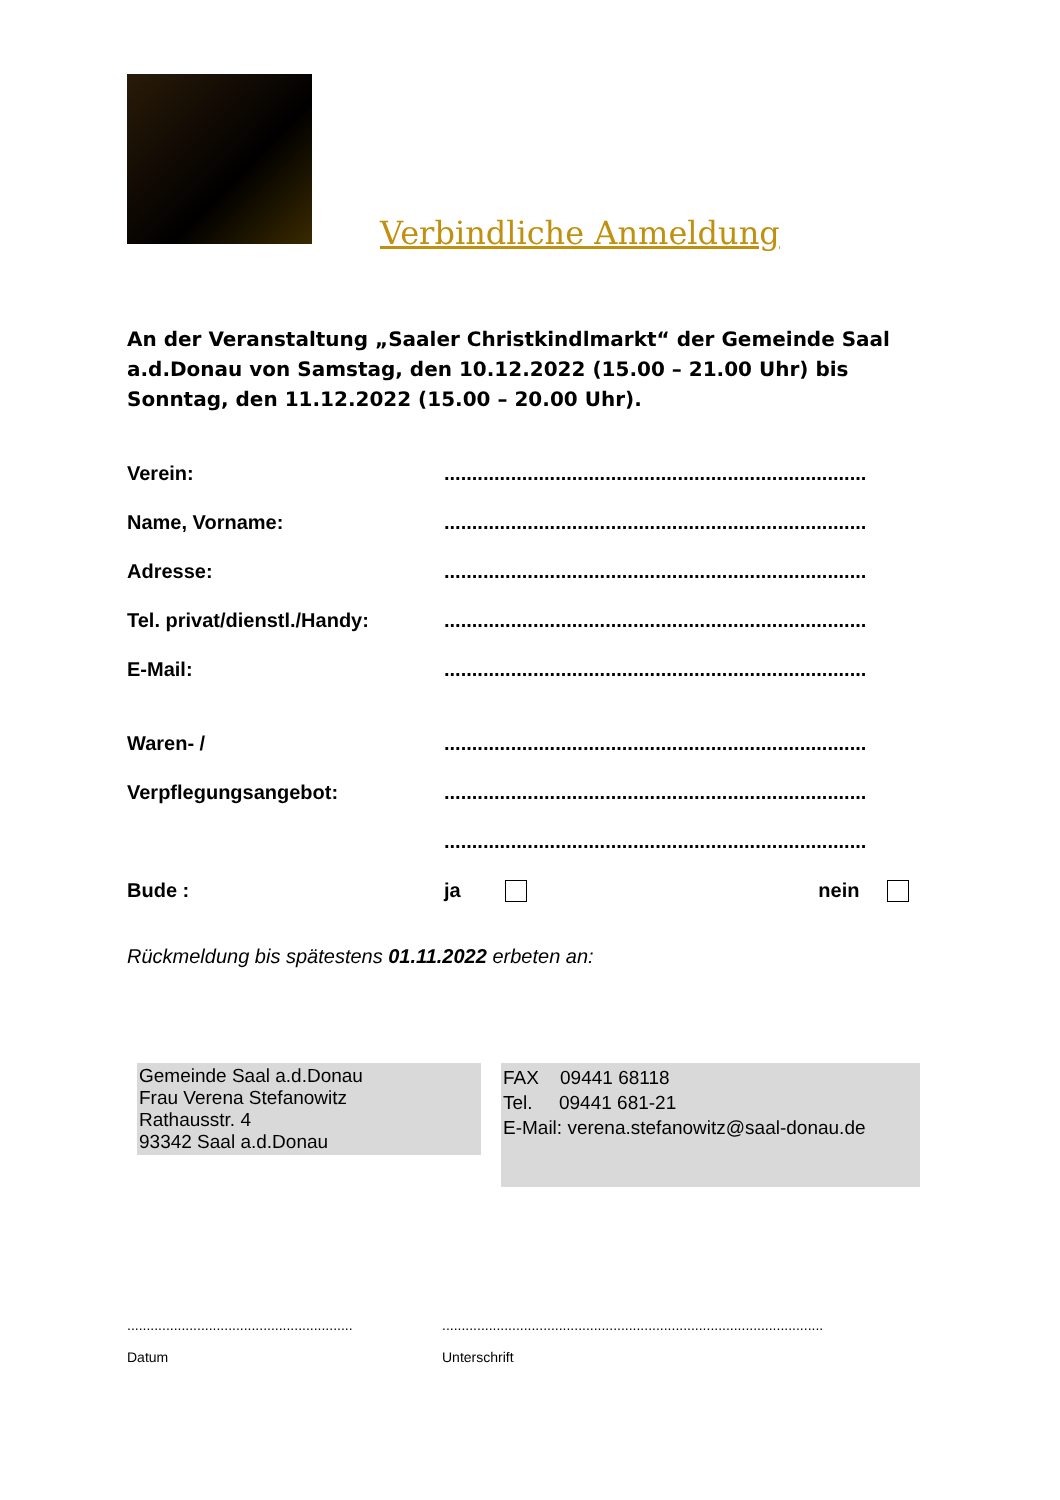Verbindliche Anmeldung
An der Veranstaltung „Saaler Christkindlmarkt“ der Gemeinde Saal a.d.Donau von Samstag, den 10.12.2022 (15.00 – 21.00 Uhr) bis Sonntag, den 11.12.2022 (15.00 – 20.00 Uhr).
Verein: ............................................................................
Name, Vorname: ............................................................................
Adresse: ............................................................................
Tel. privat/dienstl./Handy:
............................................................................
E-Mail: ............................................................................
Waren- / ............................................................................
Verpflegungsangebot: ............................................................................
............................................................................
Bude : ja nein
Rückmeldung bis spätestens 01.11.2022 erbeten an:
Gemeinde Saal a.d.Donau
Frau Verena Stefanowitz
Rathausstr. 4
93342 Saal a.d.Donau
FAX 09441 68118
Tel. 09441 681-21
E-Mail: verena.stefanowitz@saal-donau.de
..........................................................
Datum
..................................................................................................
Unterschrift